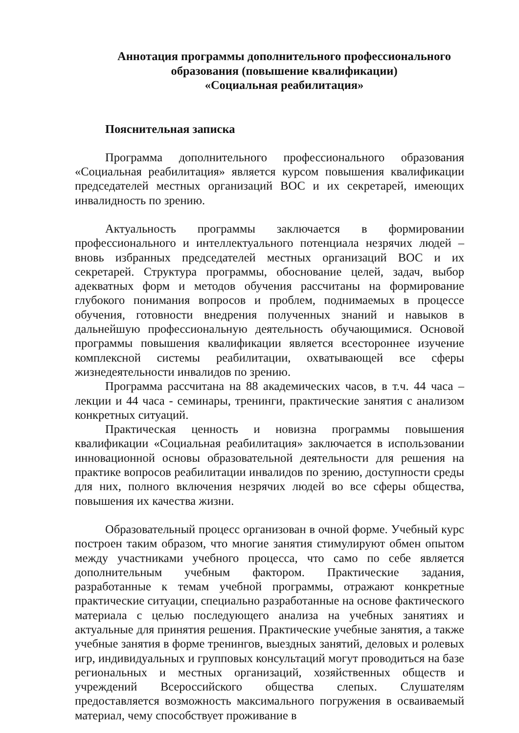Аннотация программы дополнительного профессионального
образования (повышение квалификации)
«Социальная реабилитация»
Пояснительная записка
Программа дополнительного профессионального образования «Социальная реабилитация» является курсом повышения квалификации председателей местных организаций ВОС и их секретарей, имеющих инвалидность по зрению.
Актуальность программы заключается в формировании профессионального и интеллектуального потенциала незрячих людей – вновь избранных председателей местных организаций ВОС и их секретарей. Структура программы, обоснование целей, задач, выбор адекватных форм и методов обучения рассчитаны на формирование глубокого понимания вопросов и проблем, поднимаемых в процессе обучения, готовности внедрения полученных знаний и навыков в дальнейшую профессиональную деятельность обучающимися. Основой программы повышения квалификации является всестороннее изучение комплексной системы реабилитации, охватывающей все сферы жизнедеятельности инвалидов по зрению.
Программа рассчитана на 88 академических часов, в т.ч. 44 часа – лекции и 44 часа - семинары, тренинги, практические занятия с анализом конкретных ситуаций.
Практическая ценность и новизна программы повышения квалификации «Социальная реабилитация» заключается в использовании инновационной основы образовательной деятельности для решения на практике вопросов реабилитации инвалидов по зрению, доступности среды для них, полного включения незрячих людей во все сферы общества, повышения их качества жизни.
Образовательный процесс организован в очной форме. Учебный курс построен таким образом, что многие занятия стимулируют обмен опытом между участниками учебного процесса, что само по себе является дополнительным учебным фактором. Практические задания, разработанные к темам учебной программы, отражают конкретные практические ситуации, специально разработанные на основе фактического материала с целью последующего анализа на учебных занятиях и актуальные для принятия решения. Практические учебные занятия, а также учебные занятия в форме тренингов, выездных занятий, деловых и ролевых игр, индивидуальных и групповых консультаций могут проводиться на базе региональных и местных организаций, хозяйственных обществ и учреждений Всероссийского общества слепых. Слушателям предоставляется возможность максимального погружения в осваиваемый материал, чему способствует проживание в